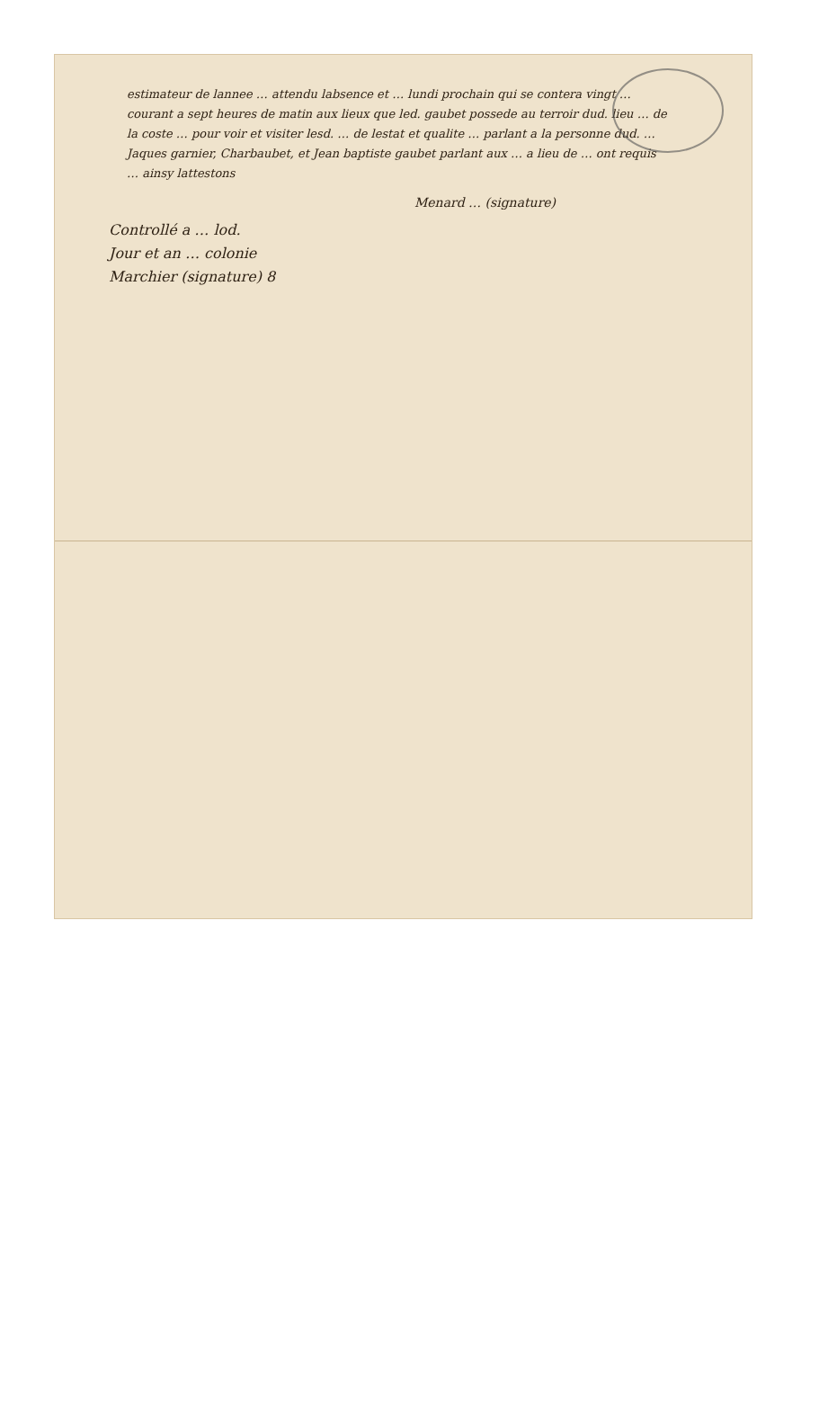estimateur de lannee … attendu labsence et … lundi prochain qui se contera vingt … courant a sept heures de matin aux lieux que led. gaubet possede au terroir dud. lieu … de la coste … pour voir et visiter lesd. … de lestat et qualite … parlant a la personne dud. … Jaques garnier, Charbaubet, et Jean baptiste gaubet parlant aux … a lieu de … ont requis … ainsy lattestons
Menard … (signature)
Controllé a … lod.
Jour et an … colonie
Marchier (signature) 8